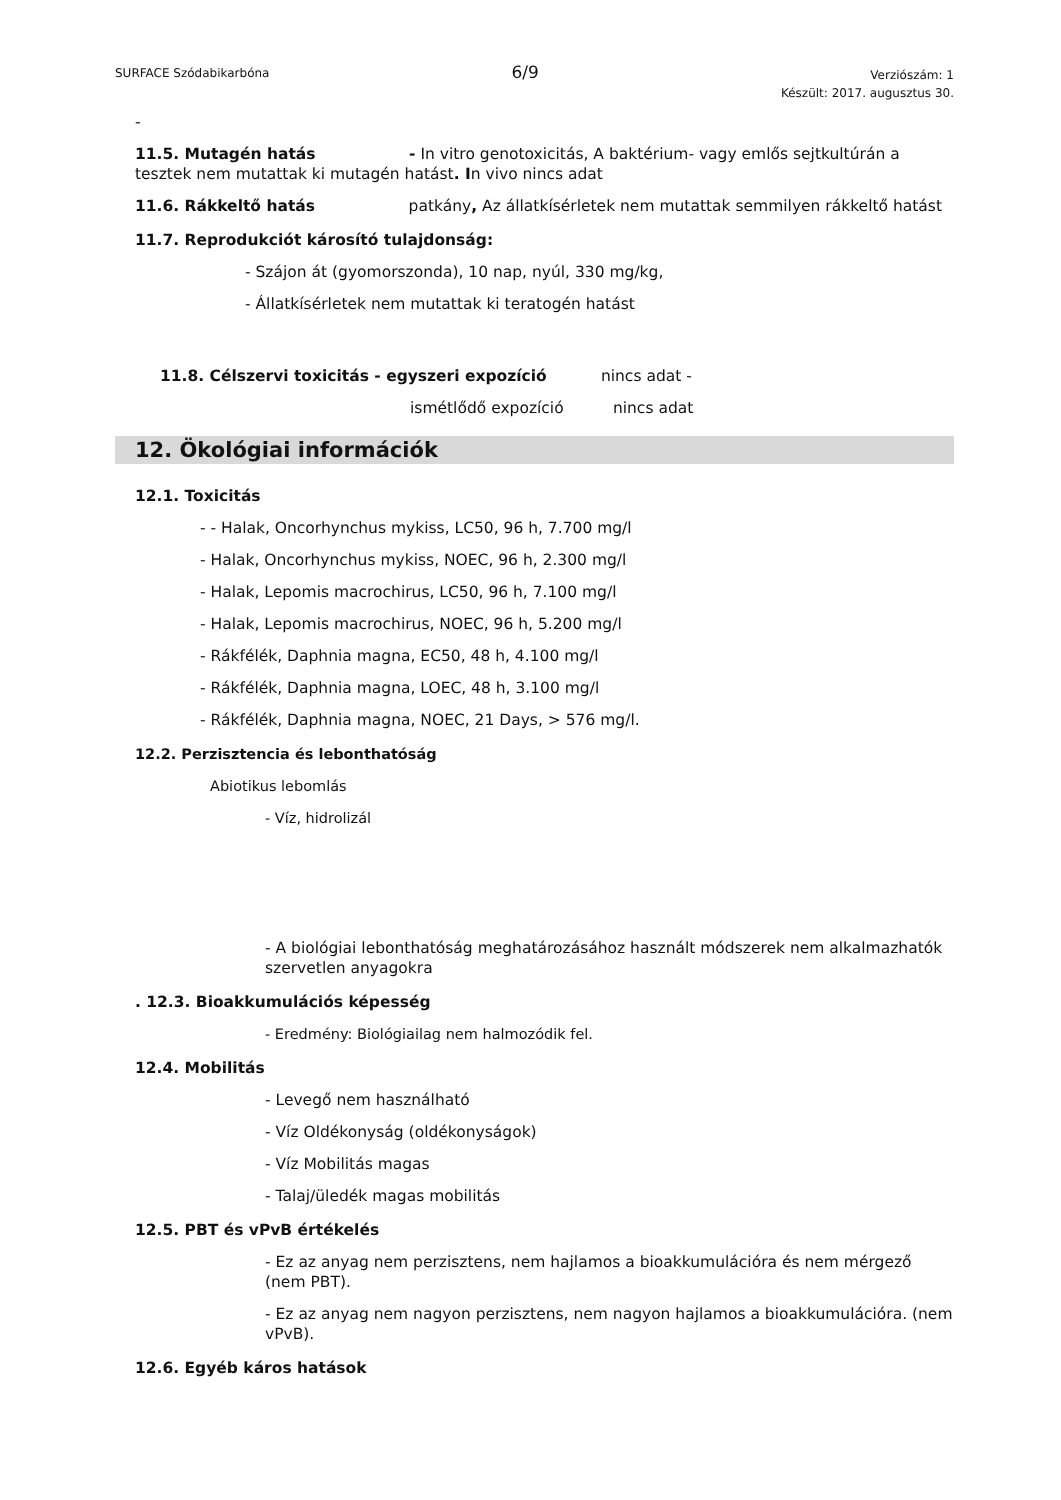SURFACE Szódabikarbóna 6/9 Verziószám: 1
Készült: 2017. augusztus 30.
-
11.5. Mutagén hatás - In vitro genotoxicitás, A baktérium- vagy emlős sejtkultúrán a tesztek nem mutattak ki mutagén hatást. In vivo nincs adat
11.6. Rákkeltő hatás patkány, Az állatkísérletek nem mutattak semmilyen rákkeltő hatást
11.7. Reprodukciót károsító tulajdonság:
- Szájon át (gyomorszonda), 10 nap, nyúl, 330 mg/kg,
- Állatkísérletek nem mutattak ki teratogén hatást
11.8. Célszervi toxicitás - egyszeri expozíció nincs adat -
ismétlődő expozíció nincs adat
12. Ökológiai információk
12.1. Toxicitás
- - Halak, Oncorhynchus mykiss, LC50, 96 h, 7.700 mg/l
- Halak, Oncorhynchus mykiss, NOEC, 96 h, 2.300 mg/l
- Halak, Lepomis macrochirus, LC50, 96 h, 7.100 mg/l
- Halak, Lepomis macrochirus, NOEC, 96 h, 5.200 mg/l
- Rákfélék, Daphnia magna, EC50, 48 h, 4.100 mg/l
- Rákfélék, Daphnia magna, LOEC, 48 h, 3.100 mg/l
- Rákfélék, Daphnia magna, NOEC, 21 Days, > 576 mg/l.
12.2. Perzisztencia és lebonthatóság
Abiotikus lebomlás
- Víz, hidrolizál
- A biológiai lebonthatóság meghatározásához használt módszerek nem alkalmazhatók szervetlen anyagokra
. 12.3. Bioakkumulációs képesség
- Eredmény: Biológiailag nem halmozódik fel.
12.4. Mobilitás
- Levegő nem használható
- Víz Oldékonyság (oldékonyságok)
- Víz Mobilitás magas
- Talaj/üledék magas mobilitás
12.5. PBT és vPvB értékelés
- Ez az anyag nem perzisztens, nem hajlamos a bioakkumulációra és nem mérgező (nem PBT).
- Ez az anyag nem nagyon perzisztens, nem nagyon hajlamos a bioakkumulációra. (nem vPvB).
12.6. Egyéb káros hatások